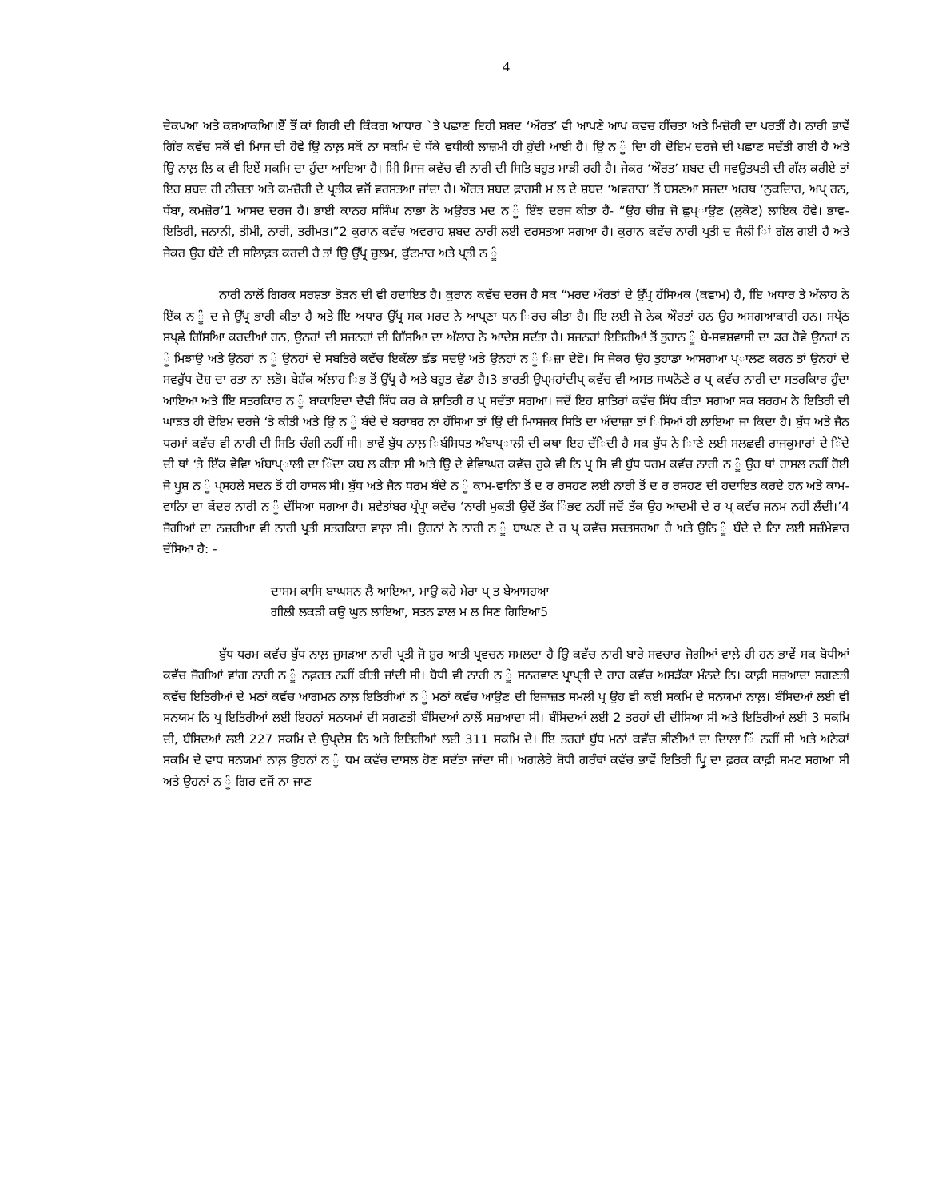4
ਦੇਕਖਆ ਅਤੇ ਕਬਆਕਆਿ।ਏੌਂ ਤੌਂ ਕਾਂ ਗਿਰੀ ਦੀ ਕਿੰਕਗ ਆਧਾਰ `ਤੇ ਪਛਾਣ ਇਹੀ ਸ਼ਬਦ ‘ਔਰਤ’ ਵੀ ਆਪਣੇ ਆਪ ਕਵਚ ਹੀਂਚਤਾ ਅਤੇ ਮਿਜ਼ੋਰੀ ਦਾ ਪਰਤੀਂ ਹੈ। ਨਾਰੀ ਭਾਵੇਂ ਗਿੰਰ ਕਵੱਚ ਸਕੋਂ ਵੀ ਮਿਾਜ ਦੀ ਹੋਵੇ ਉਿ ਨਾਲ਼ ਸਕੋਂ ਨਾ ਸਕਮਿ ਦੇ ਧੱਕੇ ਵਧੀਕੀ ਲਾਜ਼ਮੀ ਹੀ ਹੁੰਦੀ ਆਈ ਹੈ। ਉਿ ਨ ੂੰ ਦਿਾ ਹੀ ਦੋਇਮ ਦਰਜੇ ਦੀ ਪਛਾਣ ਸਦੱਤੀ ਗਈ ਹੈ ਅਤੇ ਉਿ ਨਾਲ਼ ਲਿ ਕ ਵੀ ਇਏਂ ਸਕਮਿ ਦਾ ਹੁੰਦਾ ਆਇਆ ਹੈ। ਮਿੀ ਮਿਾਜ ਕਵੱਚ ਵੀ ਨਾਰੀ ਦੀ ਸਿਤਿ ਬਹੁਤ ਮਾੜੀ ਰਹੀ ਹੈ। ਜੇਕਰ ‘ਔਰਤ’ ਸ਼ਬਦ ਦੀ ਸਵਉਤਪਤੀ ਦੀ ਗੱਲ ਕਰੀਏ ਤਾਂ ਇਹ ਸ਼ਬਦ ਹੀ ਨੀਚਤਾ ਅਤੇ ਕਮਜ਼ੋਰੀ ਦੇ ਪ੍ਰਤੀਕ ਵਜੋਂ ਵਰਸਤਆ ਜਾਂਦਾ ਹੈ। ਔਰਤ ਸ਼ਬਦ ਫ਼ਾਰਸੀ ਮ ਲ ਦੇ ਸ਼ਬਦ ‘ਅਵਰਾਹ’ ਤੋਂ ਬਸਣਆ ਸਜਦਾ ਅਰਥ ‘ਨੁਕਦਿਾਰ, ਅਪ੍ ਰਨ, ਧੱਬਾ, ਕਮਜ਼ੋਰ’1 ਆਸਦ ਦਰਜ ਹੈ। ਭਾਈ ਕਾਨਹ ਸਸਿੰਘ ਨਾਭਾ ਨੇ ਅਉਰਤ ਮਦ ਨ ੂੰ ਇੰਝ ਦਰਜ ਕੀਤਾ ਹੈ- “ਉਹ ਚੀਜ਼ ਜੋ ਛੁਪ੍ਾਉਣ (ਲੁਕੋਣ) ਲਾਇਕ ਹੋਵੇ। ਭਾਵ- ਇਤਿਰੀ, ਜਨਾਨੀ, ਤੀਮੀ, ਨਾਰੀ, ਤਰੀਮਤ।”2 ਕੁਰਾਨ ਕਵੱਚ ਅਵਰਾਹ ਸ਼ਬਦ ਨਾਰੀ ਲਈ ਵਰਸਤਆ ਸਗਆ ਹੈ। ਕੁਰਾਨ ਕਵੱਚ ਨਾਰੀ ਪ੍ਰਤੀ ਦ ਜੈਲੀ ਿਾਂ ਗੱਲ ਗਈ ਹੈ ਅਤੇ ਜੇਕਰ ਉਹ ਬੰਦੇ ਦੀ ਸਲਿਾਫ਼ਤ ਕਰਦੀ ਹੈ ਤਾਂ ਉਿ ਉੱਪ੍ਰ ਜ਼ੁਲਮ, ਕੁੱਟਮਾਰ ਅਤੇ ਪ੍ਤੀ ਨ ੂੰ
ਨਾਰੀ ਨਾਲੋਂ ਗਿਰਕ ਸਰਸ਼ਤਾ ਤੋੜਨ ਦੀ ਵੀ ਹਦਾਇਤ ਹੈ। ਕੁਰਾਨ ਕਵੱਚ ਦਰਜ ਹੈ ਸਕ “ਮਰਦ ਔਰਤਾਂ ਦੇ ਉੱਪ੍ਰ ਹੱਸਿਅਕ (ਕਵਾਮ) ਹੈ, ਇਿ ਅਧਾਰ ਤੇ ਅੱਲਾਹ ਨੇ ਇੱਕ ਨ ੂੰ ਦ ਜੇ ਉੱਪ੍ਰ ਭਾਰੀ ਕੀਤਾ ਹੈ ਅਤੇ ਇਿ ਅਧਾਰ ਉੱਪ੍ਰ ਸਕ ਮਰਦ ਨੇ ਆਪ੍ਣਾ ਧਨ ਿਰਚ ਕੀਤਾ ਹੈ। ਇਿ ਲਈ ਜੋ ਨੇਕ ਔਰਤਾਂ ਹਨ ਉਹ ਅਸਗਆਕਾਰੀ ਹਨ। ਸਪ੍ੱਠ ਸਪ੍ਛੇ ਗਿੱਸਆਿ ਕਰਦੀਆਂ ਹਨ, ਉਨਹਾਂ ਦੀ ਸਜਨਹਾਂ ਦੀ ਗਿੱਸਆਿ ਦਾ ਅੱਲਾਹ ਨੇ ਆਦੇਸ਼ ਸਦੱਤਾ ਹੈ। ਸਜਨਹਾਂ ਇਤਿਰੀਆਂ ਤੋਂ ਤੁਹਾਨ ੂੰ ਬੇ-ਸਵਸ਼ਵਾਸੀ ਦਾ ਡਰ ਹੋਵੇ ਉਨਹਾਂ ਨ ੂੰ ਮਿਝਾਉ ਅਤੇ ਉਨਹਾਂ ਨ ੂੰ ਉਨਹਾਂ ਦੇ ਸਬਤਿਰੇ ਕਵੱਚ ਇਕੱਲਾ ਛੱਡ ਸਦਉ ਅਤੇ ਉਨਹਾਂ ਨ ੂੰ ਿਜ਼ਾ ਦੇਵੋ। ਸਿ ਜੇਕਰ ਉਹ ਤੁਹਾਡਾ ਆਸਗਆ ਪ੍ਾਲਣ ਕਰਨ ਤਾਂ ਉਨਹਾਂ ਦੇ ਸਵਰੁੱਧ ਦੋਸ਼ ਦਾ ਰਤਾ ਨਾ ਲਭੋ। ਬੇਸ਼ੱਕ ਅੱਲਾਹ ਿਭ ਤੋਂ ਉੱਪ੍ਰ ਹੈ ਅਤੇ ਬਹੁਤ ਵੱਡਾ ਹੈ।3 ਭਾਰਤੀ ਉਪ੍ਮਹਾਂਦੀਪ੍ ਕਵੱਚ ਵੀ ਅਸਤ ਸਘਨੋਣੇ ਰ ਪ੍ ਕਵੱਚ ਨਾਰੀ ਦਾ ਸਤਰਕਿਾਰ ਹੁੰਦਾ ਆਇਆ ਅਤੇ ਇਿ ਸਤਰਕਿਾਰ ਨ ੂੰ ਬਾਕਾਇਦਾ ਦੈਵੀ ਸਿੱਧ ਕਰ ਕੇ ਸ਼ਾਤਿਰੀ ਰ ਪ੍ ਸਦੱਤਾ ਸਗਆ। ਜਦੋਂ ਇਹ ਸ਼ਾਤਿਰਾਂ ਕਵੱਚ ਸਿੱਧ ਕੀਤਾ ਸਗਆ ਸਕ ਬਰਹਮ ਨੇ ਇਤਿਰੀ ਦੀ ਘਾੜਤ ਹੀ ਦੋਇਮ ਦਰਜੇ ‘ਤੇ ਕੀਤੀ ਅਤੇ ਉਿ ਨ ੂੰ ਬੰਦੇ ਦੇ ਬਰਾਬਰ ਨਾ ਹੱਸਿਆ ਤਾਂ ਉਿ ਦੀ ਮਿਾਸਜਕ ਸਿਤਿ ਦਾ ਅੰਦਾਜ਼ਾ ਤਾਂ ਿਸਿਆਂ ਹੀ ਲਾਇਆ ਜਾ ਕਿਦਾ ਹੈ। ਬੁੱਧ ਅਤੇ ਜੈਨ ਧਰਮਾਂ ਕਵੱਚ ਵੀ ਨਾਰੀ ਦੀ ਸਿਤਿ ਚੰਗੀ ਨਹੀਂ ਸੀ। ਭਾਵੇਂ ਬੁੱਧ ਨਾਲ਼ ਿਬੰਸਿਧਤ ਅੰਬਾਪ੍ਾਲੀ ਦੀ ਕਥਾ ਇਹ ਦੱਿਦੀ ਹੈ ਸਕ ਬੁੱਧ ਨੇ ਿਾਣੇ ਲਈ ਸਲਛਵੀ ਰਾਜਕੁਮਾਰਾਂ ਦੇ ਿੱਦੇ ਦੀ ਥਾਂ ‘ਤੇ ਇੱਕ ਵੇਵਿਾ ਅੰਬਾਪ੍ਾਲੀ ਦਾ ਿੱਦਾ ਕਬ ਲ ਕੀਤਾ ਸੀ ਅਤੇ ਉਿ ਦੇ ਵੇਵਿਾਘਰ ਕਵੱਚ ਰੁਕੇ ਵੀ ਨਿ ਪ੍ਰ ਸਿ ਵੀ ਬੁੱਧ ਧਰਮ ਕਵੱਚ ਨਾਰੀ ਨ ੂੰ ਉਹ ਥਾਂ ਹਾਸਲ ਨਹੀਂ ਹੋਈ ਜੋ ਪ੍ਰੁਸ਼ ਨ ੂੰ ਪ੍ਸਹਲੇ ਸਦਨ ਤੋਂ ਹੀ ਹਾਸਲ ਸੀ। ਬੁੱਧ ਅਤੇ ਜੈਨ ਧਰਮ ਬੰਦੇ ਨ ੂੰ ਕਾਮ-ਵਾਨਿਾ ਤੋਂ ਦ ਰ ਰਸਹਣ ਲਈ ਨਾਰੀ ਤੋਂ ਦ ਰ ਰਸਹਣ ਦੀ ਹਦਾਇਤ ਕਰਦੇ ਹਨ ਅਤੇ ਕਾਮ-ਵਾਨਿਾ ਦਾ ਕੇਂਦਰ ਨਾਰੀ ਨ ੂੰ ਦੱਸਿਆ ਸਗਆ ਹੈ। ਸ਼ਵੇਤਾਂਬਰ ਪ੍ਰੰਪ੍ਰਾ ਕਵੱਚ ‘ਨਾਰੀ ਮੁਕਤੀ ਉਦੋਂ ਤੱਕ ਿੰਭਵ ਨਹੀਂ ਜਦੋਂ ਤੱਕ ਉਹ ਆਦਮੀ ਦੇ ਰ ਪ੍ ਕਵੱਚ ਜਨਮ ਨਹੀਂ ਲੈਂਦੀ।’4 ਜੋਗੀਆਂ ਦਾ ਨਜ਼ਰੀਆ ਵੀ ਨਾਰੀ ਪ੍ਰਤੀ ਸਤਰਕਿਾਰ ਵਾਲ਼ਾ ਸੀ। ਉਹਨਾਂ ਨੇ ਨਾਰੀ ਨ ੂੰ ਬਾਘਣ ਦੇ ਰ ਪ੍ ਕਵੱਚ ਸਚਤਸਰਆ ਹੈ ਅਤੇ ਉਨਿ ੂੰ ਬੰਦੇ ਦੇ ਨਾਿ ਲਈ ਸਜ਼ੰਮੇਵਾਰ ਦੱਸਿਆ ਹੈ: -
ਦਾਸਮ ਕਾਸਿ ਬਾਘਸਨ ਲੈ ਆਇਆ, ਮਾਉ ਕਹੇ ਮੇਰਾ ਪ੍ ਤ ਬੇਆਸਹਆ
ਗੀਲੀ ਲਕੜੀ ਕਉ ਘੁਨ ਲਾਇਆ, ਸਤਨ ਡਾਲ ਮ ਲ ਸਿਣ ਗਿਇਆ5
ਬੁੱਧ ਧਰਮ ਕਵੱਚ ਬੁੱਧ ਨਾਲ਼ ਜੁਸੜਆ ਨਾਰੀ ਪ੍ਰਤੀ ਜੋ ਸ਼ੁਰ ਆਤੀ ਪ੍ਰਵਚਨ ਸਮਲਦਾ ਹੈ ਉਿ ਕਵੱਚ ਨਾਰੀ ਬਾਰੇ ਸਵਚਾਰ ਜੋਗੀਆਂ ਵਾਲ਼ੇ ਹੀ ਹਨ ਭਾਵੇਂ ਸਕ ਬੋਧੀਆਂ ਕਵੱਚ ਜੋਗੀਆਂ ਵਾਂਗ ਨਾਰੀ ਨ ੂੰ ਨਫ਼ਰਤ ਨਹੀਂ ਕੀਤੀ ਜਾਂਦੀ ਸੀ। ਬੋਧੀ ਵੀ ਨਾਰੀ ਨ ੂੰ ਸਨਰਵਾਣ ਪ੍ਰਾਪ੍ਤੀ ਦੇ ਰਾਹ ਕਵੱਚ ਅਸੜੱਕਾ ਮੰਨਦੇ ਨਿ। ਕਾਫ਼ੀ ਸਜ਼ਆਦਾ ਸਗਣਤੀ ਕਵੱਚ ਇਤਿਰੀਆਂ ਦੇ ਮਠਾਂ ਕਵੱਚ ਆਗਮਨ ਨਾਲ਼ ਇਤਿਰੀਆਂ ਨ ੂੰ ਮਠਾਂ ਕਵੱਚ ਆਉਣ ਦੀ ਇਜਾਜ਼ਤ ਸਮਲੀ ਪ੍ਰ ਉਹ ਵੀ ਕਈ ਸਕਮਿ ਦੇ ਸਨਯਮਾਂ ਨਾਲ਼। ਬੰਸਿਦਆਂ ਲਈ ਵੀ ਸਨਯਮ ਨਿ ਪ੍ਰ ਇਤਿਰੀਆਂ ਲਈ ਇਹਨਾਂ ਸਨਯਮਾਂ ਦੀ ਸਗਣਤੀ ਬੰਸਿਦਆਂ ਨਾਲੋਂ ਸਜ਼ਆਦਾ ਸੀ। ਬੰਸਿਦਆਂ ਲਈ 2 ਤਰਹਾਂ ਦੀ ਦੀਸਿਆ ਸੀ ਅਤੇ ਇਤਿਰੀਆਂ ਲਈ 3 ਸਕਮਿ ਦੀ, ਬੰਸਿਦਆਂ ਲਈ 227 ਸਕਮਿ ਦੇ ਉਪ੍ਦੇਸ਼ ਨਿ ਅਤੇ ਇਤਿਰੀਆਂ ਲਈ 311 ਸਕਮਿ ਦੇ। ਇਿ ਤਰਹਾਂ ਬੁੱਧ ਮਠਾਂ ਕਵੱਚ ਭੀਣੀਆਂ ਦਾ ਦਾਿਲਾ ਿੌਂ ਨਹੀਂ ਸੀ ਅਤੇ ਅਨੇਕਾਂ ਸਕਮਿ ਦੇ ਵਾਧ ਸਨਯਮਾਂ ਨਾਲ਼ ਉਹਨਾਂ ਨ ੂੰ ਧਮ ਕਵੱਚ ਦਾਸਲ ਹੋਣ ਸਦੱਤਾ ਜਾਂਦਾ ਸੀ। ਅਗਲੇਰੇ ਬੋਧੀ ਗਰੰਥਾਂ ਕਵੱਚ ਭਾਵੇਂ ਇਤਿਰੀ ਪ੍ਰੁਿ ਦਾ ਫ਼ਰਕ ਕਾਫ਼ੀ ਸਮਟ ਸਗਆ ਸੀ ਅਤੇ ਉਹਨਾਂ ਨ ੂੰ ਗਿਰ ਵਜੋਂ ਨਾ ਜਾਣ